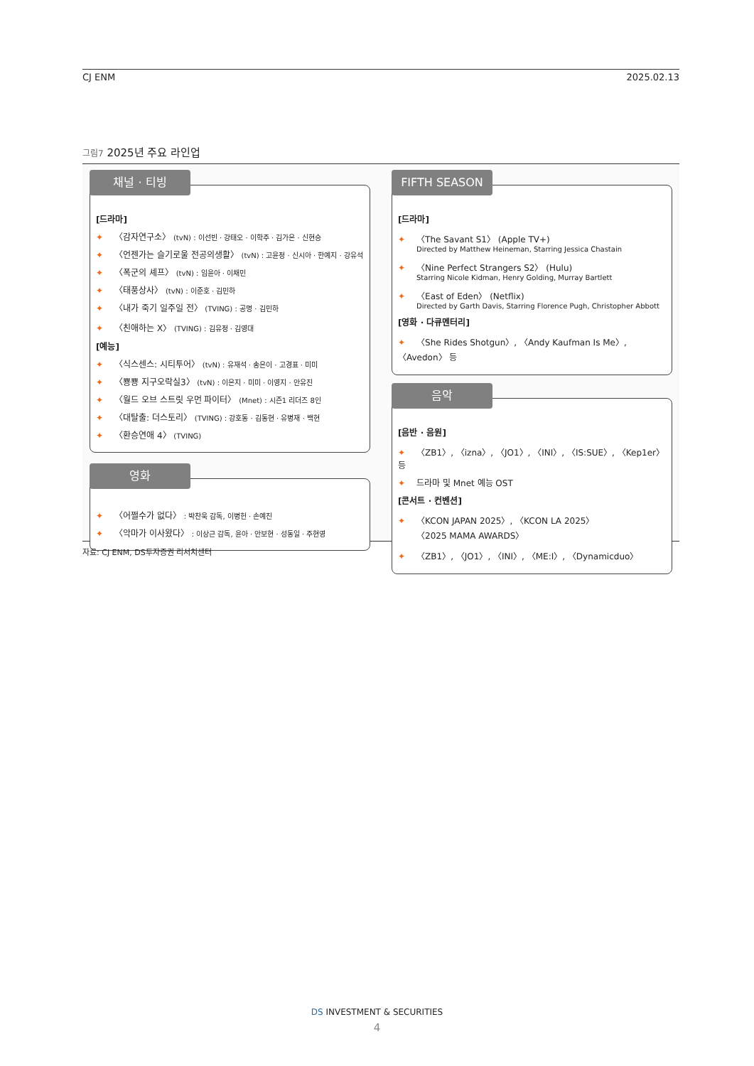CJ ENM 2025.02.13
그림7 2025년 주요 라인업
채널 · 티빙
[드라마]
✦ 〈감자연구소〉 (tvN) : 이선빈 · 강태오 · 이학주 · 김가은 · 신현승
✦ 〈언젠가는 슬기로울 전공의생활〉 (tvN) : 고윤정 · 신시아 · 한예지 · 강유석
✦ 〈폭군의 셰프〉 (tvN) : 임윤아 · 이채민
✦ 〈태풍상사〉 (tvN) : 이준호 · 김민하
✦ 〈내가 죽기 일주일 전〉 (TVING) : 공명 · 김민하
✦ 〈친애하는 X〉 (TVING) : 김유정 · 김영대
[예능]
✦ 〈식스센스: 시티투어〉 (tvN) : 유재석 · 송은이 · 고경표 · 미미
✦ 〈뿅뿅 지구오락실3〉 (tvN) : 이은지 · 미미 · 이영지 · 안유진
✦ 〈월드 오브 스트릿 우먼 파이터〉 (Mnet) : 시즌1 리더즈 8인
✦ 〈대탈출: 더스토리〉 (TVING) : 강호동 · 김동현 · 유병재 · 백현
✦ 〈환승연애 4〉 (TVING)
영화
✦ 〈어쩔수가 없다〉 : 박찬욱 감독, 이병헌 · 손예진
✦ 〈악마가 이사왔다〉 : 이상근 감독, 윤아 · 안보현 · 성동일 · 주현영
FIFTH SEASON
[드라마]
✦ 〈The Savant S1〉 (Apple TV+)
Directed by Matthew Heineman, Starring Jessica Chastain
✦ 〈Nine Perfect Strangers S2〉 (Hulu)
Starring Nicole Kidman, Henry Golding, Murray Bartlett
✦ 〈East of Eden〉 (Netflix)
Directed by Garth Davis, Starring Florence Pugh, Christopher Abbott
[영화 · 다큐멘터리]
✦ 〈She Rides Shotgun〉, 〈Andy Kaufman Is Me〉, 〈Avedon〉 등
음악
[음반 · 음원]
✦ 〈ZB1〉, 〈izna〉, 〈JO1〉, 〈INI〉, 〈IS:SUE〉, 〈Kep1er〉 등
✦ 드라마 및 Mnet 예능 OST
[콘서트 · 컨벤션]
✦ 〈KCON JAPAN 2025〉, 〈KCON LA 2025〉
〈2025 MAMA AWARDS〉
✦ 〈ZB1〉, 〈JO1〉, 〈INI〉, 〈ME:I〉, 〈Dynamicduo〉
자료: CJ ENM, DS투자증권 리서치센터
DS INVESTMENT & SECURITIES
4